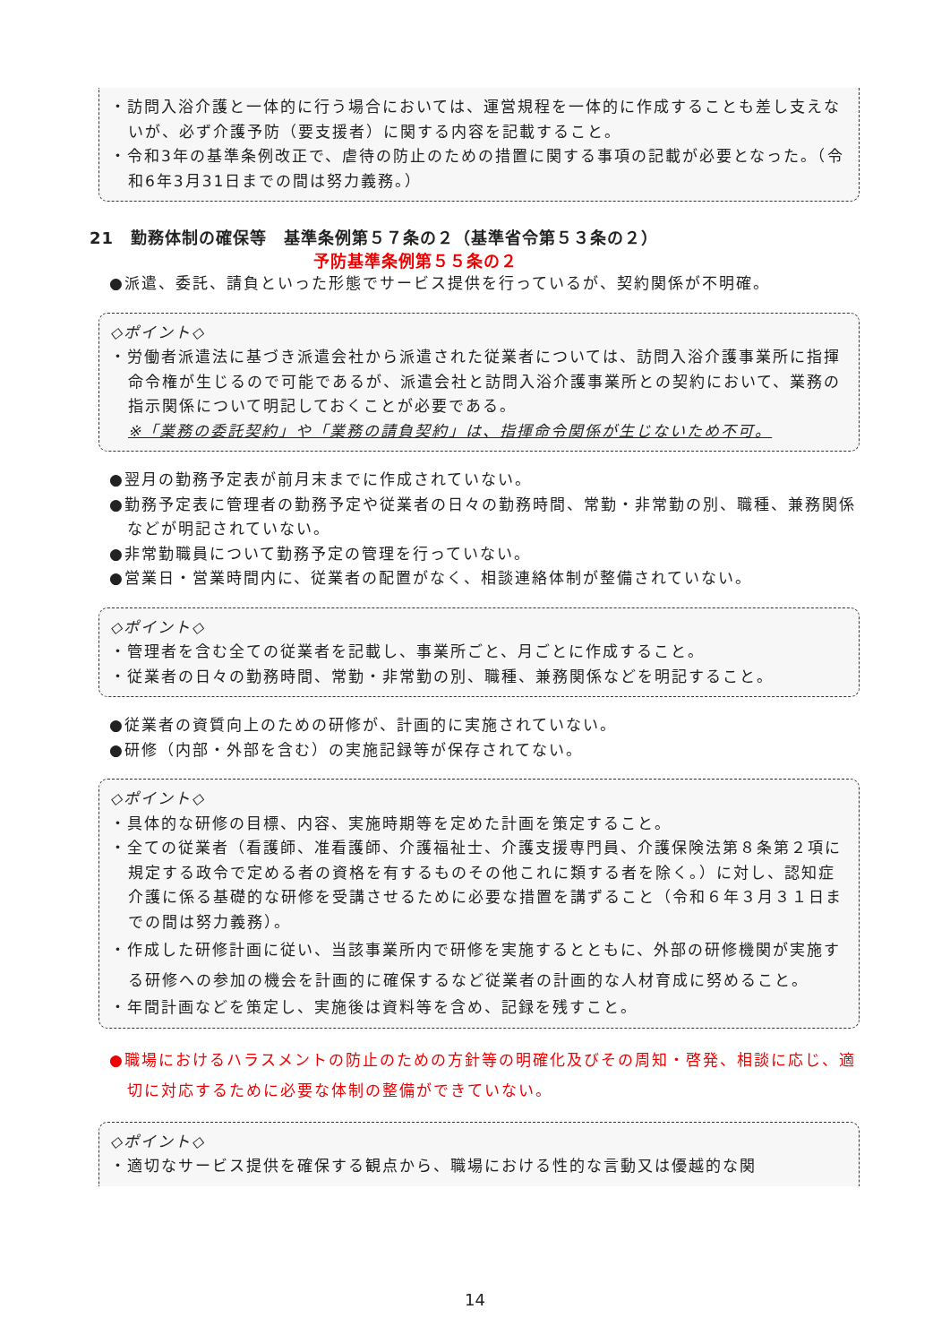・訪問入浴介護と一体的に行う場合においては、運営規程を一体的に作成することも差し支えないが、必ず介護予防（要支援者）に関する内容を記載すること。
・令和3年の基準条例改正で、虐待の防止のための措置に関する事項の記載が必要となった。（令和6年3月31日までの間は努力義務。）
21　勤務体制の確保等　基準条例第５７条の２（基準省令第５３条の２）
予防基準条例第５５条の２
●派遣、委託、請負といった形態でサービス提供を行っているが、契約関係が不明確。
◇ポイント◇
・労働者派遣法に基づき派遣会社から派遣された従業者については、訪問入浴介護事業所に指揮命令権が生じるので可能であるが、派遣会社と訪問入浴介護事業所との契約において、業務の指示関係について明記しておくことが必要である。
※「業務の委託契約」や「業務の請負契約」は、指揮命令関係が生じないため不可。
●翌月の勤務予定表が前月末までに作成されていない。
●勤務予定表に管理者の勤務予定や従業者の日々の勤務時間、常勤・非常勤の別、職種、兼務関係などが明記されていない。
●非常勤職員について勤務予定の管理を行っていない。
●営業日・営業時間内に、従業者の配置がなく、相談連絡体制が整備されていない。
◇ポイント◇
・管理者を含む全ての従業者を記載し、事業所ごと、月ごとに作成すること。
・従業者の日々の勤務時間、常勤・非常勤の別、職種、兼務関係などを明記すること。
●従業者の資質向上のための研修が、計画的に実施されていない。
●研修（内部・外部を含む）の実施記録等が保存されてない。
◇ポイント◇
・具体的な研修の目標、内容、実施時期等を定めた計画を策定すること。
・全ての従業者（看護師、准看護師、介護福祉士、介護支援専門員、介護保険法第８条第２項に規定する政令で定める者の資格を有するものその他これに類する者を除く。）に対し、認知症介護に係る基礎的な研修を受講させるために必要な措置を講ずること（令和６年３月３１日までの間は努力義務）。
・作成した研修計画に従い、当該事業所内で研修を実施するとともに、外部の研修機関が実施する研修への参加の機会を計画的に確保するなど従業者の計画的な人材育成に努めること。
・年間計画などを策定し、実施後は資料等を含め、記録を残すこと。
●職場におけるハラスメントの防止のための方針等の明確化及びその周知・啓発、相談に応じ、適切に対応するために必要な体制の整備ができていない。
◇ポイント◇
・適切なサービス提供を確保する観点から、職場における性的な言動又は優越的な関
14